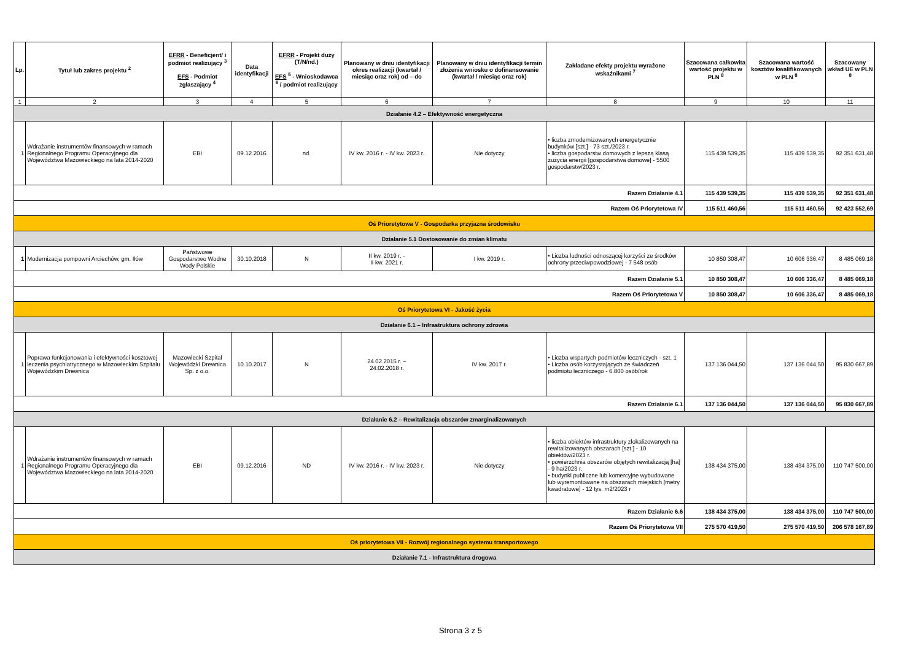| Lp. | Tytuł lub zakres projektu <sup>2</sup> | EFRR - Beneficjent/ i podmiot realizujący <sup>3</sup> EFS - Podmiot zgłaszający <sup>4</sup> | Data identyfikacji | EFRR - Projekt duży (T/N/nd.) EFS <sup>5</sup> - Wnioskodawca <sup>6</sup> / podmiot realizujący | Planowany w dniu identyfikacji okres realizacji (kwartał / miesiąc oraz rok) od – do | Planowany w dniu identyfikacji termin złożenia wniosku o dofinansowanie (kwartał / miesiąc oraz rok) | Zakładane efekty projektu wyrażone wskaźnikami <sup>7</sup> | Szacowana całkowita wartość projektu w PLN <sup>8</sup> | Szacowana wartość kosztów kwalifikowanych w PLN <sup>8</sup> | Szacowany wkład UE w PLN <sup>8</sup> |
| --- | --- | --- | --- | --- | --- | --- | --- | --- | --- | --- |
| 1 | 2 | 3 | 4 | 5 | 6 | 7 | 8 | 9 | 10 | 11 |
| Działanie 4.2 – Efektywność energetyczna | | | | | | | | | | |
| 1 | Wdrażanie instrumentów finansowych w ramach Regionalnego Programu Operacyjnego dla Województwa Mazowieckiego na lata 2014-2020 | EBI | 09.12.2016 | nd. | IV kw. 2016 r. - IV kw. 2023 r. | Nie dotyczy | • liczba zmodernizowanych energetycznie budynków [szt.] - 73 szt./2023 r. • liczba gospodarstw domowych z lepszą klasą zużycia energii [gospodarstwa domowe] - 5500 gospodarstw/2023 r. | 115 439 539,35 | 115 439 539,35 | 92 351 631,48 |
| Razem Działanie 4.1 | | | | | | | | 115 439 539,35 | 115 439 539,35 | 92 351 631,48 |
| Razem Oś Priorytetowa IV | | | | | | | | 115 511 460,56 | 115 511 460,56 | 92 423 552,69 |
| Oś Prioretytowa V - Gospodarka przyjazna środowisku | | | | | | | | | | |
| Działanie 5.1 Dostosowanie do zmian klimatu | | | | | | | | | | |
| 1 | Modernizacja pompowni Arciechów, gm. Iłów | Państwowe Gospodarstwo Wodne Wody Polskie | 30.10.2018 | N | II kw. 2019 r. - II kw. 2021 r. | I kw. 2019 r. | • Liczba ludności odnoszącej korzyści ze środków ochrony przeciwpowodziowej - 7 548 osób | 10 850 308,47 | 10 606 336,47 | 8 485 069,18 |
| Razem Działanie 5.1 | | | | | | | | 10 850 308,47 | 10 606 336,47 | 8 485 069,18 |
| Razem Oś Priorytetowa V | | | | | | | | 10 850 308,47 | 10 606 336,47 | 8 485 069,18 |
| Oś Priorytetowa VI - Jakość życia | | | | | | | | | | |
| Działanie 6.1 – Infrastruktura ochrony zdrowia | | | | | | | | | | |
| 1 | Poprawa funkcjonowania i efektywności kosztowej leczenia psychiatrycznego w Mazowieckim Szpitalu Wojewódzkim Drewnica | Mazowiecki Szpital Wojewódzki Drewnica Sp. z o.o. | 10.10.2017 | N | 24.02.2015 r. – 24.02.2018 r. | IV kw. 2017 r. | • Liczba wspartych podmiotów leczniczych - szt. 1 • Liczba osób korzystających ze świadczeń podmiotu leczniczego - 6.800 osób/rok | 137 136 044,50 | 137 136 044,50 | 95 830 667,89 |
| Razem Działanie 6.1 | | | | | | | | 137 136 044,50 | 137 136 044,50 | 95 830 667,89 |
| Działanie 6.2 – Rewitalizacja obszarów zmarginalizowanych | | | | | | | | | | |
| 1 | Wdrażanie instrumentów finansowych w ramach Regionalnego Programu Operacyjnego dla Województwa Mazowieckiego na lata 2014-2020 | EBI | 09.12.2016 | ND | IV kw. 2016 r. - IV kw. 2023 r. | Nie dotyczy | • liczba obiektów infrastruktury zlokalizowanych na rewitalizowanych obszarach [szt.] - 10 obiektów/2023 r. • powierzchnia obszarów objętych rewitalizacją [ha] - 9 ha/2023 r. • budynki publiczne lub komercyjne wybudowane lub wyremontowane na obszarach miejskich [metry kwadratowe] - 12 tys. m2/2023 r | 138 434 375,00 | 138 434 375,00 | 110 747 500,00 |
| Razem Działanie 6.6 | | | | | | | | 138 434 375,00 | 138 434 375,00 | 110 747 500,00 |
| Razem Oś Priorytetowa VII | | | | | | | | 275 570 419,50 | 275 570 419,50 | 206 578 167,89 |
| Oś priorytetowa VII - Rozwój regionalnego systemu transportowego | | | | | | | | | | |
| Działanie 7.1 - Infrastruktura drogowa | | | | | | | | | | |
Strona 3 z 5